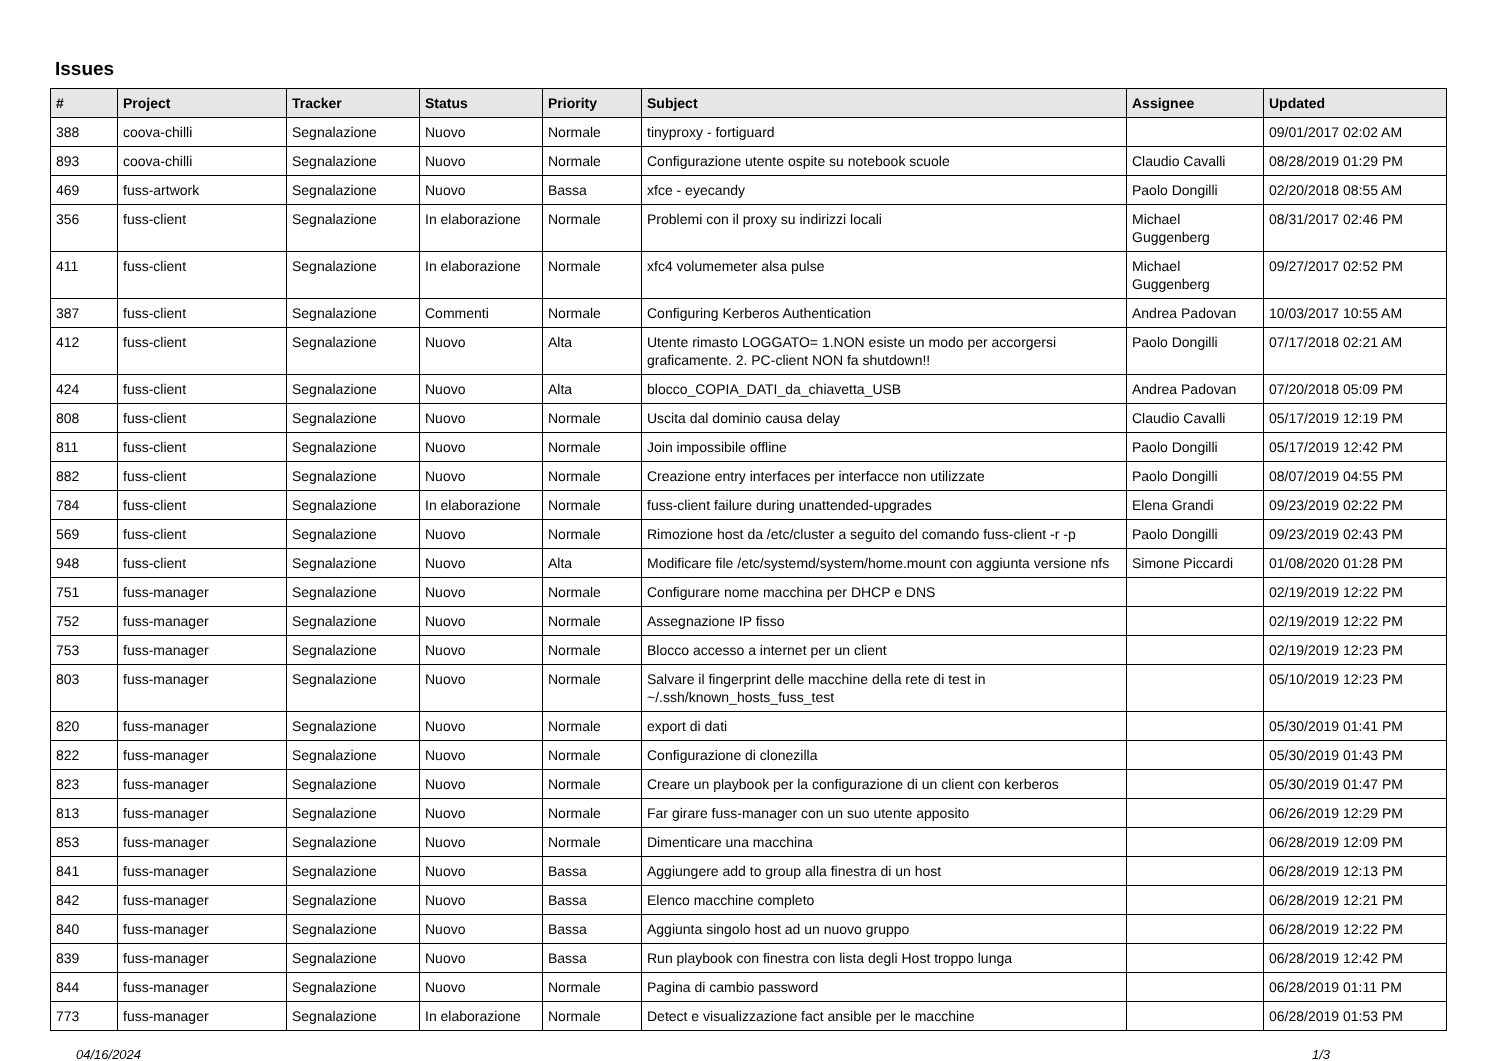Issues
| # | Project | Tracker | Status | Priority | Subject | Assignee | Updated |
| --- | --- | --- | --- | --- | --- | --- | --- |
| 388 | coova-chilli | Segnalazione | Nuovo | Normale | tinyproxy - fortiguard | | 09/01/2017 02:02 AM |
| 893 | coova-chilli | Segnalazione | Nuovo | Normale | Configurazione utente ospite su notebook scuole | Claudio Cavalli | 08/28/2019 01:29 PM |
| 469 | fuss-artwork | Segnalazione | Nuovo | Bassa | xfce - eyecandy | Paolo Dongilli | 02/20/2018 08:55 AM |
| 356 | fuss-client | Segnalazione | In elaborazione | Normale | Problemi con il proxy su indirizzi locali | Michael Guggenberg | 08/31/2017 02:46 PM |
| 411 | fuss-client | Segnalazione | In elaborazione | Normale | xfc4 volumemeter alsa pulse | Michael Guggenberg | 09/27/2017 02:52 PM |
| 387 | fuss-client | Segnalazione | Commenti | Normale | Configuring Kerberos Authentication | Andrea Padovan | 10/03/2017 10:55 AM |
| 412 | fuss-client | Segnalazione | Nuovo | Alta | Utente rimasto LOGGATO= 1.NON esiste un modo per accorgersi graficamente. 2. PC-client NON fa shutdown!! | Paolo Dongilli | 07/17/2018 02:21 AM |
| 424 | fuss-client | Segnalazione | Nuovo | Alta | blocco_COPIA_DATI_da_chiavetta_USB | Andrea Padovan | 07/20/2018 05:09 PM |
| 808 | fuss-client | Segnalazione | Nuovo | Normale | Uscita dal dominio causa delay | Claudio Cavalli | 05/17/2019 12:19 PM |
| 811 | fuss-client | Segnalazione | Nuovo | Normale | Join impossibile offline | Paolo Dongilli | 05/17/2019 12:42 PM |
| 882 | fuss-client | Segnalazione | Nuovo | Normale | Creazione entry interfaces per interfacce non utilizzate | Paolo Dongilli | 08/07/2019 04:55 PM |
| 784 | fuss-client | Segnalazione | In elaborazione | Normale | fuss-client failure during unattended-upgrades | Elena Grandi | 09/23/2019 02:22 PM |
| 569 | fuss-client | Segnalazione | Nuovo | Normale | Rimozione host da /etc/cluster a seguito del comando fuss-client -r -p | Paolo Dongilli | 09/23/2019 02:43 PM |
| 948 | fuss-client | Segnalazione | Nuovo | Alta | Modificare file /etc/systemd/system/home.mount con aggiunta versione nfs | Simone Piccardi | 01/08/2020 01:28 PM |
| 751 | fuss-manager | Segnalazione | Nuovo | Normale | Configurare nome macchina per DHCP e DNS | | 02/19/2019 12:22 PM |
| 752 | fuss-manager | Segnalazione | Nuovo | Normale | Assegnazione IP fisso | | 02/19/2019 12:22 PM |
| 753 | fuss-manager | Segnalazione | Nuovo | Normale | Blocco accesso a internet per un client | | 02/19/2019 12:23 PM |
| 803 | fuss-manager | Segnalazione | Nuovo | Normale | Salvare il fingerprint delle macchine della rete di test in ~/.ssh/known_hosts_fuss_test | | 05/10/2019 12:23 PM |
| 820 | fuss-manager | Segnalazione | Nuovo | Normale | export di dati | | 05/30/2019 01:41 PM |
| 822 | fuss-manager | Segnalazione | Nuovo | Normale | Configurazione di clonezilla | | 05/30/2019 01:43 PM |
| 823 | fuss-manager | Segnalazione | Nuovo | Normale | Creare un playbook per la configurazione di un client con kerberos | | 05/30/2019 01:47 PM |
| 813 | fuss-manager | Segnalazione | Nuovo | Normale | Far girare fuss-manager con un suo utente apposito | | 06/26/2019 12:29 PM |
| 853 | fuss-manager | Segnalazione | Nuovo | Normale | Dimenticare una macchina | | 06/28/2019 12:09 PM |
| 841 | fuss-manager | Segnalazione | Nuovo | Bassa | Aggiungere add to group alla finestra di un host | | 06/28/2019 12:13 PM |
| 842 | fuss-manager | Segnalazione | Nuovo | Bassa | Elenco macchine completo | | 06/28/2019 12:21 PM |
| 840 | fuss-manager | Segnalazione | Nuovo | Bassa | Aggiunta singolo host ad un nuovo gruppo | | 06/28/2019 12:22 PM |
| 839 | fuss-manager | Segnalazione | Nuovo | Bassa | Run playbook con finestra con lista degli Host troppo lunga | | 06/28/2019 12:42 PM |
| 844 | fuss-manager | Segnalazione | Nuovo | Normale | Pagina di cambio password | | 06/28/2019 01:11 PM |
| 773 | fuss-manager | Segnalazione | In elaborazione | Normale | Detect e visualizzazione fact ansible per le macchine | | 06/28/2019 01:53 PM |
04/16/2024 1/3